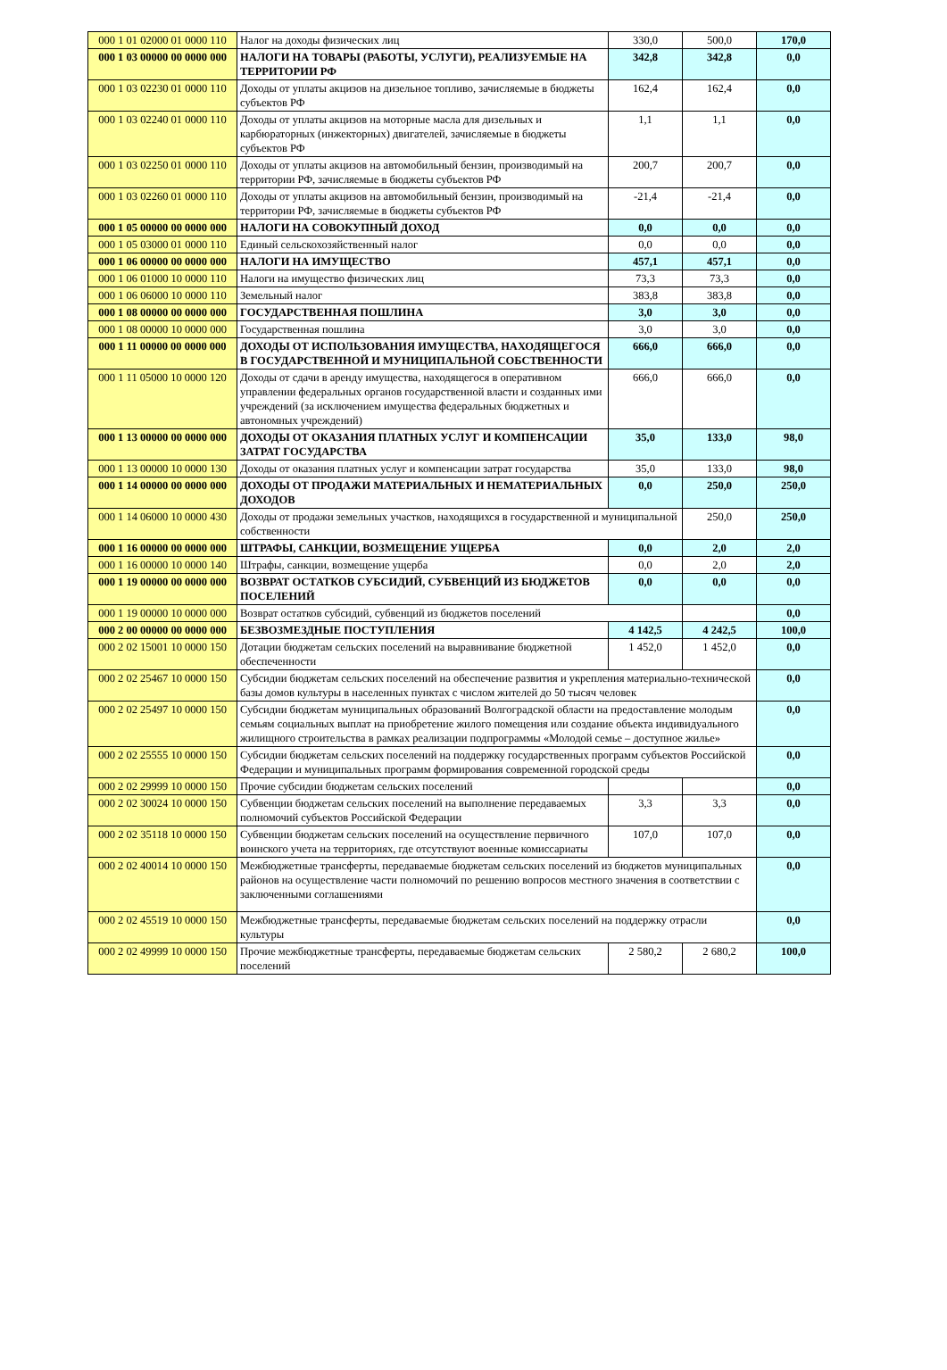| 000 1 01 02000 01 0000 110 | Налог на доходы физических лиц | 330,0 | 500,0 | 170,0 |
| 000 1 03 00000 00 0000 000 | НАЛОГИ НА ТОВАРЫ (РАБОТЫ, УСЛУГИ), РЕАЛИЗУЕМЫЕ НА ТЕРРИТОРИИ РФ | 342,8 | 342,8 | 0,0 |
| 000 1 03 02230 01 0000 110 | Доходы от уплаты акцизов на дизельное топливо, зачисляемые в бюджеты субъектов РФ | 162,4 | 162,4 | 0,0 |
| 000 1 03 02240 01 0000 110 | Доходы от уплаты акцизов на моторные масла для дизельных и карбюраторных (инжекторных) двигателей, зачисляемые в бюджеты субъектов РФ | 1,1 | 1,1 | 0,0 |
| 000 1 03 02250 01 0000 110 | Доходы от уплаты акцизов на автомобильный бензин, производимый на территории РФ, зачисляемые в бюджеты субъектов РФ | 200,7 | 200,7 | 0,0 |
| 000 1 03 02260 01 0000 110 | Доходы от уплаты акцизов на автомобильный бензин, производимый на территории РФ, зачисляемые в бюджеты субъектов РФ | -21,4 | -21,4 | 0,0 |
| 000 1 05 00000 00 0000 000 | НАЛОГИ НА СОВОКУПНЫЙ ДОХОД | 0,0 | 0,0 | 0,0 |
| 000 1 05 03000 01 0000 110 | Единый сельскохозяйственный налог | 0,0 | 0,0 | 0,0 |
| 000 1 06 00000 00 0000 000 | НАЛОГИ НА ИМУЩЕСТВО | 457,1 | 457,1 | 0,0 |
| 000 1 06 01000 10 0000 110 | Налоги на имущество физических лиц | 73,3 | 73,3 | 0,0 |
| 000 1 06 06000 10 0000 110 | Земельный налог | 383,8 | 383,8 | 0,0 |
| 000 1 08 00000 00 0000 000 | ГОСУДАРСТВЕННАЯ ПОШЛИНА | 3,0 | 3,0 | 0,0 |
| 000 1 08 00000 10 0000 000 | Государственная пошлина | 3,0 | 3,0 | 0,0 |
| 000 1 11 00000 00 0000 000 | ДОХОДЫ ОТ ИСПОЛЬЗОВАНИЯ ИМУЩЕСТВА, НАХОДЯЩЕГОСЯ В ГОСУДАРСТВЕННОЙ И МУНИЦИПАЛЬНОЙ СОБСТВЕННОСТИ | 666,0 | 666,0 | 0,0 |
| 000 1 11 05000 10 0000 120 | Доходы от сдачи в аренду имущества, находящегося в оперативном управлении федеральных органов государственной власти и созданных ими учреждений (за исключением имущества федеральных бюджетных и автономных учреждений) | 666,0 | 666,0 | 0,0 |
| 000 1 13 00000 00 0000 000 | ДОХОДЫ ОТ ОКАЗАНИЯ ПЛАТНЫХ УСЛУГ И КОМПЕНСАЦИИ ЗАТРАТ ГОСУДАРСТВА | 35,0 | 133,0 | 98,0 |
| 000 1 13 00000 10 0000 130 | Доходы от оказания платных услуг и компенсации затрат государства | 35,0 | 133,0 | 98,0 |
| 000 1 14 00000 00 0000 000 | ДОХОДЫ ОТ ПРОДАЖИ МАТЕРИАЛЬНЫХ И НЕМАТЕРИАЛЬНЫХ ДОХОДОВ | 0,0 | 250,0 | 250,0 |
| 000 1 14 06000 10 0000 430 | Доходы от продажи земельных участков, находящихся в государственной и муниципальной собственности | | 250,0 | 250,0 |
| 000 1 16 00000 00 0000 000 | ШТРАФЫ, САНКЦИИ, ВОЗМЕЩЕНИЕ УЩЕРБА | 0,0 | 2,0 | 2,0 |
| 000 1 16 00000 10 0000 140 | Штрафы, санкции, возмещение ущерба | 0,0 | 2,0 | 2,0 |
| 000 1 19 00000 00 0000 000 | ВОЗВРАТ ОСТАТКОВ СУБСИДИЙ, СУБВЕНЦИЙ ИЗ БЮДЖЕТОВ ПОСЕЛЕНИЙ | 0,0 | 0,0 | 0,0 |
| 000 1 19 00000 10 0000 000 | Возврат остатков субсидий, субвенций из бюджетов поселений | | | 0,0 |
| 000 2 00 00000 00 0000 000 | БЕЗВОЗМЕЗДНЫЕ ПОСТУПЛЕНИЯ | 4 142,5 | 4 242,5 | 100,0 |
| 000 2 02 15001 10 0000 150 | Дотации бюджетам сельских поселений на выравнивание бюджетной обеспеченности | 1 452,0 | 1 452,0 | 0,0 |
| 000 2 02 25467 10 0000 150 | Субсидии бюджетам сельских поселений на обеспечение развития и укрепления материально-технической базы домов культуры в населенных пунктах с числом жителей до 50 тысяч человек | | | 0,0 |
| 000 2 02 25497 10 0000 150 | Субсидии бюджетам муниципальных образований Волгоградской области на предоставление молодым семьям социальных выплат на приобретение жилого помещения или создание объекта индивидуального жилищного строительства в рамках реализации подпрограммы «Молодой семье – доступное жилье» | | | 0,0 |
| 000 2 02 25555 10 0000 150 | Субсидии бюджетам сельских поселений на поддержку государственных программ субъектов Российской Федерации и муниципальных программ формирования современной городской среды | | | 0,0 |
| 000 2 02 29999 10 0000 150 | Прочие субсидии бюджетам сельских поселений | | | 0,0 |
| 000 2 02 30024 10 0000 150 | Субвенции бюджетам сельских поселений на выполнение передаваемых полномочий субъектов Российской Федерации | 3,3 | 3,3 | 0,0 |
| 000 2 02 35118 10 0000 150 | Субвенции бюджетам сельских поселений на осуществление первичного воинского учета на территориях, где отсутствуют военные комиссариаты | 107,0 | 107,0 | 0,0 |
| 000 2 02 40014 10 0000 150 | Межбюджетные трансферты, передаваемые бюджетам сельских поселений из бюджетов муниципальных районов на осуществление части полномочий по решению вопросов местного значения в соответствии с заключенными соглашениями | | | 0,0 |
| 000 2 02 45519 10 0000 150 | Межбюджетные трансферты, передаваемые бюджетам сельских поселений на поддержку отрасли культуры | | | 0,0 |
| 000 2 02 49999 10 0000 150 | Прочие межбюджетные трансферты, передаваемые бюджетам сельских поселений | 2 580,2 | 2 680,2 | 100,0 |